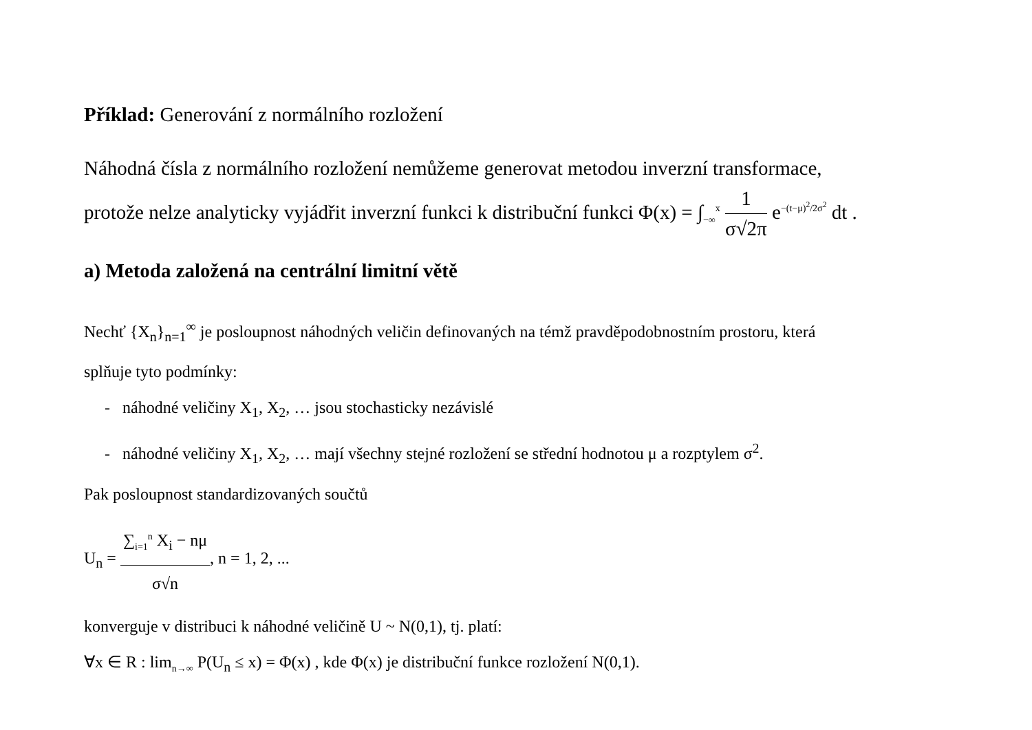Příklad: Generování z normálního rozložení
Náhodná čísla z normálního rozložení nemůžeme generovat metodou inverzní transformace,
protože nelze analyticky vyjádřit inverzní funkci k distribuční funkci Φ(x) = ∫<sub>−∞</sub><sup>x</sup> 1 σ√2π e<sup>−(t−μ)<sup>2</sup>/2σ<sup>2</sup></sup> dt .
a) Metoda založená na centrální limitní větě
Nechť {X<sub>n</sub>}<sub>n=1</sub><sup>∞</sup> je posloupnost náhodných veličin definovaných na témž pravděpodobnostním prostoru, která
splňuje tyto podmínky:
- náhodné veličiny X<sub>1</sub>, X<sub>2</sub>, … jsou stochasticky nezávislé
- náhodné veličiny X<sub>1</sub>, X<sub>2</sub>, … mají všechny stejné rozložení se střední hodnotou μ a rozptylem σ<sup>2</sup>.
Pak posloupnost standardizovaných součtů
U<sub>n</sub> = ∑<sub>i=1</sub><sup>n</sup> X<sub>i</sub> − nμ σ√n, n = 1, 2, ...
konverguje v distribuci k náhodné veličině U ~ N(0,1), tj. platí:
∀x ∈ R : lim<sub>n→∞</sub> P(U<sub>n</sub> ≤ x) = Φ(x) , kde Φ(x) je distribuční funkce rozložení N(0,1).